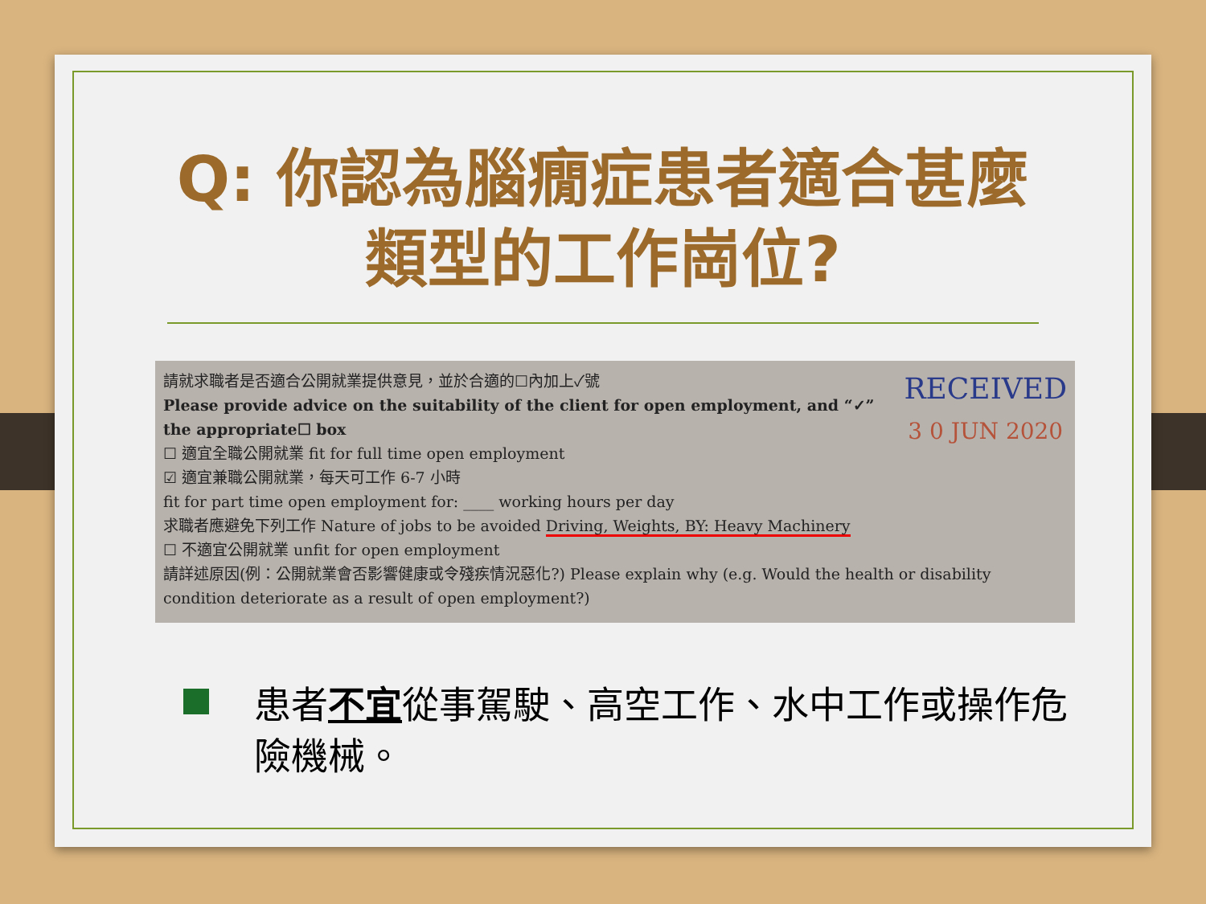Q: 你認為腦癇症患者適合甚麼
類型的工作崗位?
RECEIVED
3 0 JUN 2020
請就求職者是否適合公開就業提供意見，並於合適的☐內加上✓號
Please provide advice on the suitability of the client for open employment, and “✓” the appropriate☐ box
☐ 適宜全職公開就業 fit for full time open employment
☑ 適宜兼職公開就業，每天可工作 6-7 小時
fit for part time open employment for: ____ working hours per day
求職者應避免下列工作 Nature of jobs to be avoided Driving, Weights, BY: Heavy Machinery
☐ 不適宜公開就業 unfit for open employment
請詳述原因(例：公開就業會否影響健康或令殘疾情況惡化?) Please explain why (e.g. Would the health or disability condition deteriorate as a result of open employment?)
患者不宜從事駕駛、高空工作、水中工作或操作危險機械。